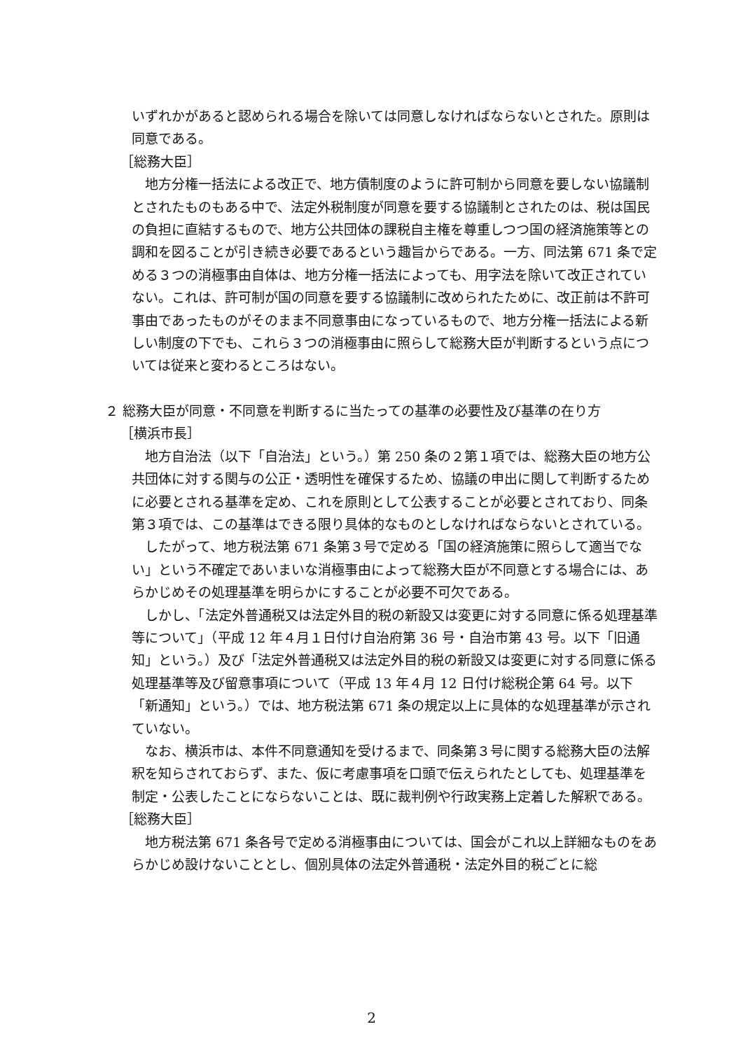いずれかがあると認められる場合を除いては同意しなければならないとされた。原則は同意である。
［総務大臣］
地方分権一括法による改正で、地方債制度のように許可制から同意を要しない協議制とされたものもある中で、法定外税制度が同意を要する協議制とされたのは、税は国民の負担に直結するもので、地方公共団体の課税自主権を尊重しつつ国の経済施策等との調和を図ることが引き続き必要であるという趣旨からである。一方、同法第 671 条で定める３つの消極事由自体は、地方分権一括法によっても、用字法を除いて改正されていない。これは、許可制が国の同意を要する協議制に改められたために、改正前は不許可事由であったものがそのまま不同意事由になっているもので、地方分権一括法による新しい制度の下でも、これら３つの消極事由に照らして総務大臣が判断するという点については従来と変わるところはない。
２ 総務大臣が同意・不同意を判断するに当たっての基準の必要性及び基準の在り方
［横浜市長］
地方自治法（以下「自治法」という。）第 250 条の２第１項では、総務大臣の地方公共団体に対する関与の公正・透明性を確保するため、協議の申出に関して判断するために必要とされる基準を定め、これを原則として公表することが必要とされており、同条第３項では、この基準はできる限り具体的なものとしなければならないとされている。
したがって、地方税法第 671 条第３号で定める「国の経済施策に照らして適当でない」という不確定であいまいな消極事由によって総務大臣が不同意とする場合には、あらかじめその処理基準を明らかにすることが必要不可欠である。
しかし、「法定外普通税又は法定外目的税の新設又は変更に対する同意に係る処理基準等について」（平成 12 年４月１日付け自治府第 36 号・自治市第 43 号。以下「旧通知」という。）及び「法定外普通税又は法定外目的税の新設又は変更に対する同意に係る処理基準等及び留意事項について（平成 13 年４月 12 日付け総税企第 64 号。以下「新通知」という。）では、地方税法第 671 条の規定以上に具体的な処理基準が示されていない。
なお、横浜市は、本件不同意通知を受けるまで、同条第３号に関する総務大臣の法解釈を知らされておらず、また、仮に考慮事項を口頭で伝えられたとしても、処理基準を制定・公表したことにならないことは、既に裁判例や行政実務上定着した解釈である。
［総務大臣］
地方税法第 671 条各号で定める消極事由については、国会がこれ以上詳細なものをあらかじめ設けないこととし、個別具体の法定外普通税・法定外目的税ごとに総
2